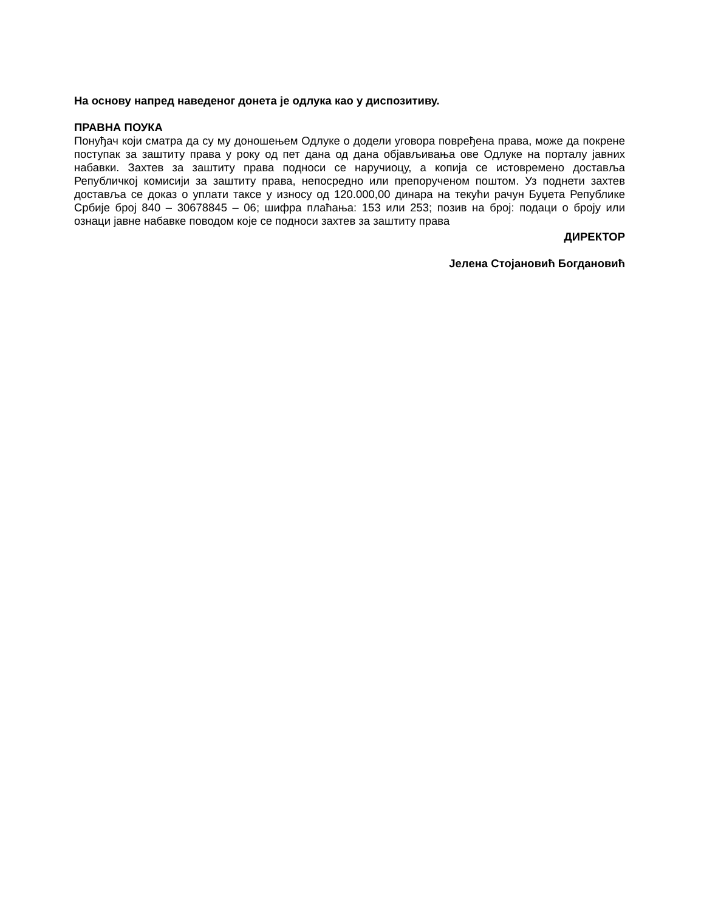На основу напред наведеног донета је одлука као у диспозитиву.
ПРАВНА ПОУКА
Понуђач који сматра да су му доношењем Одлуке о додели уговора повређена права, може да покрене поступак за заштиту права у року од пет дана од дана објављивања ове Одлуке на порталу јавних набавки. Захтев за заштиту права подноси се наручиоцу, а копија се истовремено достављa Републичкој комисији за заштиту права, непосредно или препорученом поштом. Уз поднети захтев доставља се доказ о уплати таксе у износу од 120.000,00 динара на текући рачун Буџета Републике Србије број 840 – 30678845 – 06; шифра плаћања: 153 или 253; позив на број: подаци о броју или ознаци јавне набавке поводом које се подноси захтев за заштиту права
ДИРЕКТОР
Јелена Стојановић Богдановић